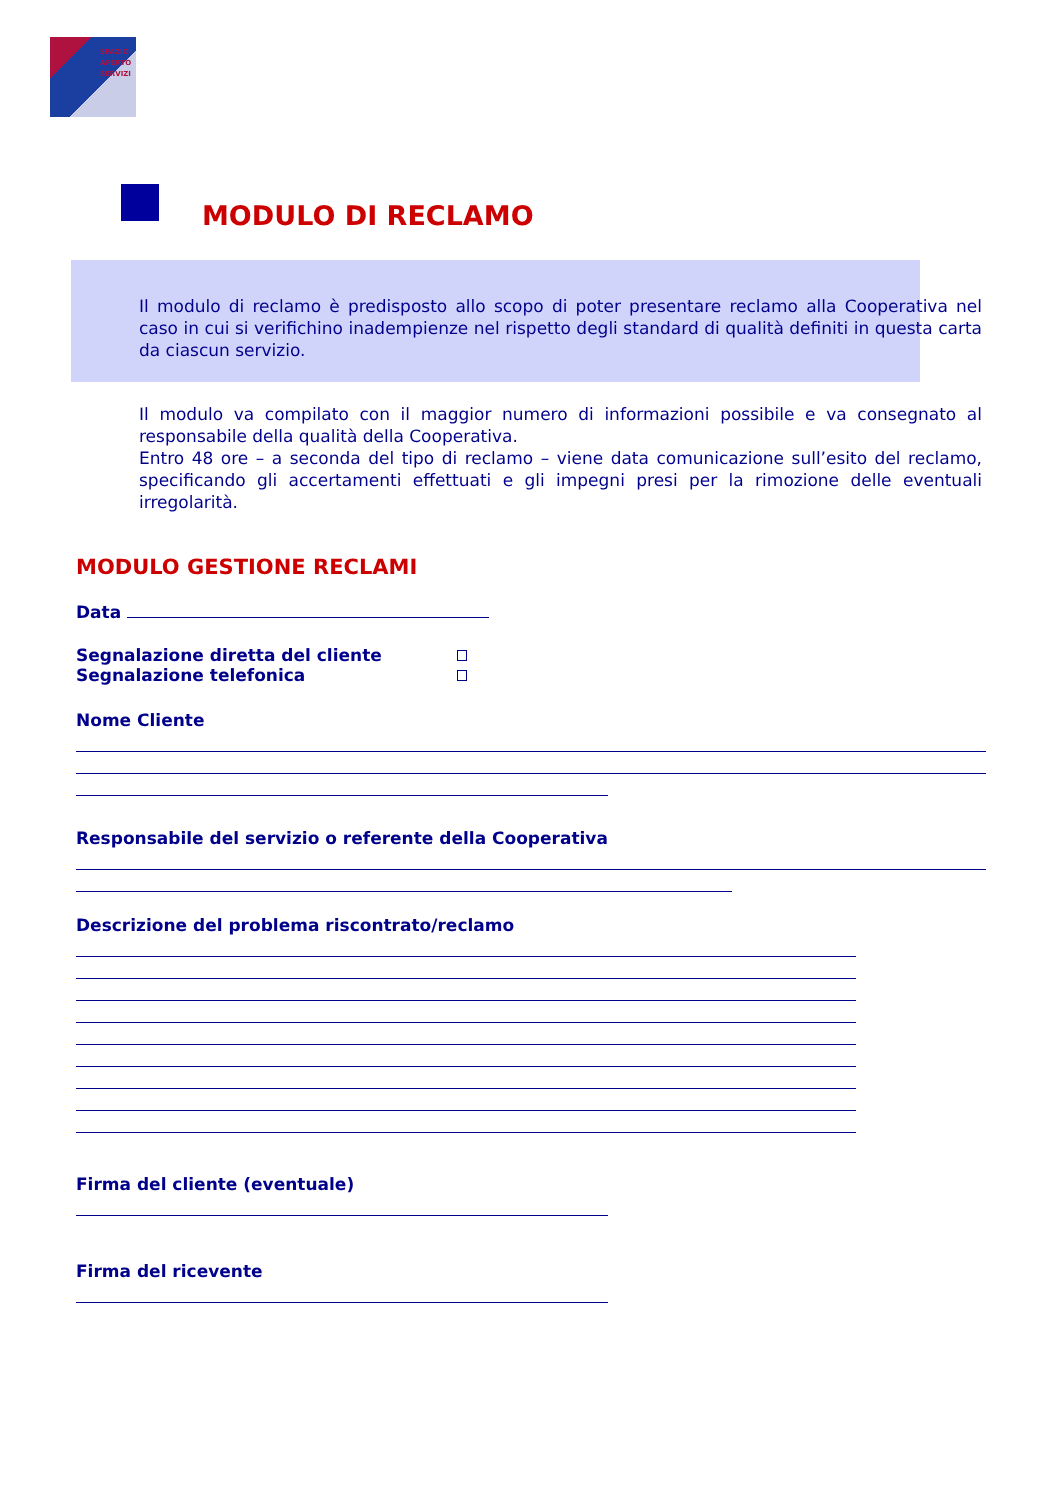SPAZIO
APERTO
SERVIZI
MODULO DI RECLAMO
Il modulo di reclamo è predisposto allo scopo di poter presentare reclamo alla Cooperativa nel caso in cui si verifichino inadempienze nel rispetto degli standard di qualità definiti in questa carta da ciascun servizio.
Il modulo va compilato con il maggior numero di informazioni possibile e va consegnato al responsabile della qualità della Cooperativa.
Entro 48 ore – a seconda del tipo di reclamo – viene data comunicazione sull’esito del reclamo, specificando gli accertamenti effettuati e gli impegni presi per la rimozione delle eventuali irregolarità.
MODULO GESTIONE RECLAMI
Data
Segnalazione diretta del cliente
Segnalazione telefonica
Nome Cliente
Responsabile del servizio o referente della Cooperativa
Descrizione del problema riscontrato/reclamo
Firma del cliente (eventuale)
Firma del ricevente